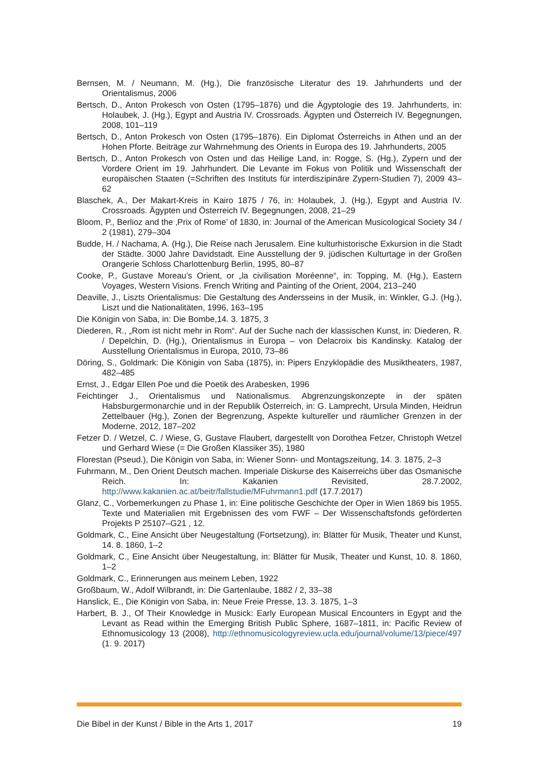Bernsen, M. / Neumann, M. (Hg.), Die französische Literatur des 19. Jahrhunderts und der Orientalismus, 2006
Bertsch, D., Anton Prokesch von Osten (1795–1876) und die Ägyptologie des 19. Jahrhunderts, in: Holaubek, J. (Hg.), Egypt and Austria IV. Crossroads. Ägypten und Österreich IV. Begegnungen, 2008, 101–119
Bertsch, D., Anton Prokesch von Osten (1795–1876). Ein Diplomat Österreichs in Athen und an der Hohen Pforte. Beiträge zur Wahrnehmung des Orients in Europa des 19. Jahrhunderts, 2005
Bertsch, D., Anton Prokesch von Osten und das Heilige Land, in: Rogge, S. (Hg.), Zypern und der Vordere Orient im 19. Jahrhundert. Die Levante im Fokus von Politik und Wissenschaft der europäischen Staaten (=Schriften des Instituts für interdiszipinäre Zypern-Studien 7), 2009 43–62
Blaschek, A., Der Makart-Kreis in Kairo 1875 / 76, in: Holaubek, J. (Hg.), Egypt and Austria IV. Crossroads. Ägypten und Österreich IV. Begegnungen, 2008, 21–29
Bloom, P., Berlioz and the ‚Prix of Rome’ of 1830, in: Journal of the American Musicological Society 34 / 2 (1981), 279–304
Budde, H. / Nachama, A. (Hg.), Die Reise nach Jerusalem. Eine kulturhistorische Exkursion in die Stadt der Städte. 3000 Jahre Davidstadt. Eine Ausstellung der 9. jüdischen Kulturtage in der Großen Orangerie Schloss Charlottenburg Berlin, 1995, 80–87
Cooke, P., Gustave Moreau’s Orient, or „la civilisation Moréenne“, in: Topping, M. (Hg.), Eastern Voyages, Western Visions. French Writing and Painting of the Orient, 2004, 213–240
Deaville, J., Liszts Orientalismus: Die Gestaltung des Andersseins in der Musik, in: Winkler, G.J. (Hg.), Liszt und die Nationalitäten, 1996, 163–195
Die Königin von Saba, in: Die Bombe,14. 3. 1875, 3
Diederen, R., „Rom ist nicht mehr in Rom“. Auf der Suche nach der klassischen Kunst, in: Diederen, R. / Depelchin, D. (Hg.), Orientalismus in Europa – von Delacroix bis Kandinsky. Katalog der Ausstellung Orientalismus in Europa, 2010, 73–86
Döring, S., Goldmark: Die Königin von Saba (1875), in: Pipers Enzyklopädie des Musiktheaters, 1987, 482–485
Ernst, J., Edgar Ellen Poe und die Poetik des Arabesken, 1996
Feichtinger J., Orientalismus und Nationalismus. Abgrenzungskonzepte in der späten Habsburgermonarchie und in der Republik Österreich, in: G. Lamprecht, Ursula Minden, Heidrun Zettelbauer (Hg.), Zonen der Begrenzung, Aspekte kultureller und räumlicher Grenzen in der Moderne, 2012, 187–202
Fetzer D. / Wetzel, C. / Wiese, G, Gustave Flaubert, dargestellt von Dorothea Fetzer, Christoph Wetzel und Gerhard Wiese (= Die Großen Klassiker 35), 1980
Florestan (Pseud.), Die Königin von Saba, in: Wiener Sonn- und Montagszeitung, 14. 3. 1875, 2–3
Fuhrmann, M., Den Orient Deutsch machen. Imperiale Diskurse des Kaiserreichs über das Osmanische Reich. In: Kakanien Revisited, 28.7.2002, http://www.kakanien.ac.at/beitr/fallstudie/MFuhrmann1.pdf (17.7.2017)
Glanz, C., Vorbemerkungen zu Phase 1, in: Eine politische Geschichte der Oper in Wien 1869 bis 1955. Texte und Materialien mit Ergebnissen des vom FWF – Der Wissenschaftsfonds geförderten Projekts P 25107–G21 , 12.
Goldmark, C., Eine Ansicht über Neugestaltung (Fortsetzung), in: Blätter für Musik, Theater und Kunst, 14. 8. 1860, 1–2
Goldmark, C., Eine Ansicht über Neugestaltung, in: Blätter für Musik, Theater und Kunst, 10. 8. 1860, 1–2
Goldmark, C., Erinnerungen aus meinem Leben, 1922
Großbaum, W., Adolf Wilbrandt, in: Die Gartenlaube, 1882 / 2, 33–38
Hanslick, E., Die Königin von Saba, in: Neue Freie Presse, 13. 3. 1875, 1–3
Harbert, B. J., Of Their Knowledge in Musick: Early European Musical Encounters in Egypt and the Levant as Read within the Emerging British Public Sphere, 1687–1811, in: Pacific Review of Ethnomusicology 13 (2008), http://ethnomusicologyreview.ucla.edu/journal/volume/13/piece/497 (1. 9. 2017)
Die Bibel in der Kunst / Bible in the Arts 1, 2017 19